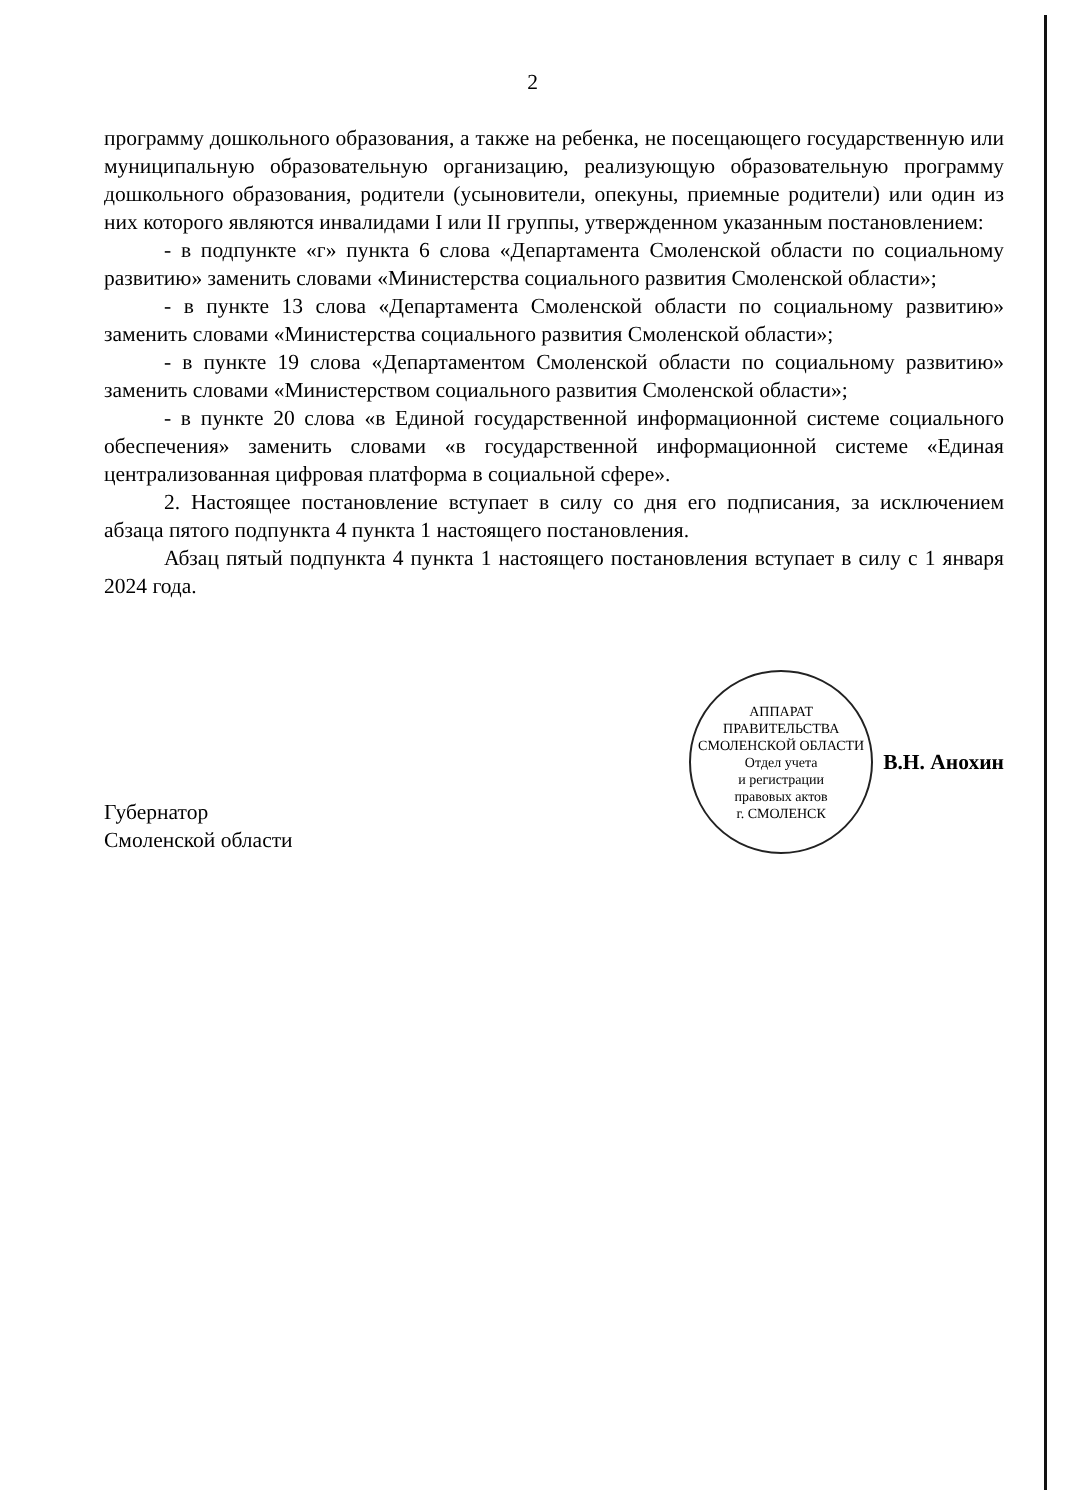2
программу дошкольного образования, а также на ребенка, не посещающего государственную или муниципальную образовательную организацию, реализующую образовательную программу дошкольного образования, родители (усыновители, опекуны, приемные родители) или один из них которого являются инвалидами I или II группы, утвержденном указанным постановлением:
- в подпункте «г» пункта 6 слова «Департамента Смоленской области по социальному развитию» заменить словами «Министерства социального развития Смоленской области»;
- в пункте 13 слова «Департамента Смоленской области по социальному развитию» заменить словами «Министерства социального развития Смоленской области»;
- в пункте 19 слова «Департаментом Смоленской области по социальному развитию» заменить словами «Министерством социального развития Смоленской области»;
- в пункте 20 слова «в Единой государственной информационной системе социального обеспечения» заменить словами «в государственной информационной системе «Единая централизованная цифровая платформа в социальной сфере».
2. Настоящее постановление вступает в силу со дня его подписания, за исключением абзаца пятого подпункта 4 пункта 1 настоящего постановления.
Абзац пятый подпункта 4 пункта 1 настоящего постановления вступает в силу с 1 января 2024 года.
Губернатор
Смоленской области
АППАРАТ ПРАВИТЕЛЬСТВА СМОЛЕНСКОЙ ОБЛАСТИ
Отдел учета
и регистрации
правовых актов
г. СМОЛЕНСК
В.Н. Анохин